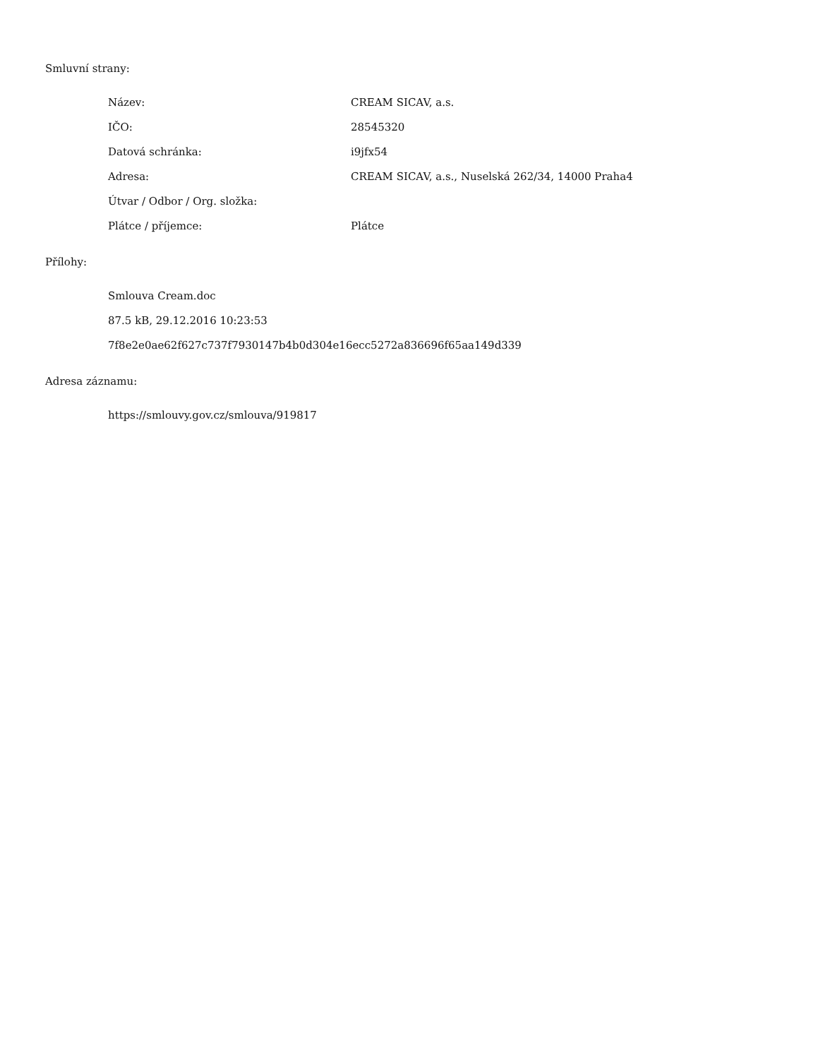Smluvní strany:
Název: CREAM SICAV, a.s.
IČO: 28545320
Datová schránka: i9jfx54
Adresa: CREAM SICAV, a.s., Nuselská 262/34, 14000 Praha4
Útvar / Odbor / Org. složka:
Plátce / příjemce: Plátce
Přílohy:
Smlouva Cream.doc
87.5 kB, 29.12.2016 10:23:53
7f8e2e0ae62f627c737f7930147b4b0d304e16ecc5272a836696f65aa149d339
Adresa záznamu:
https://smlouvy.gov.cz/smlouva/919817